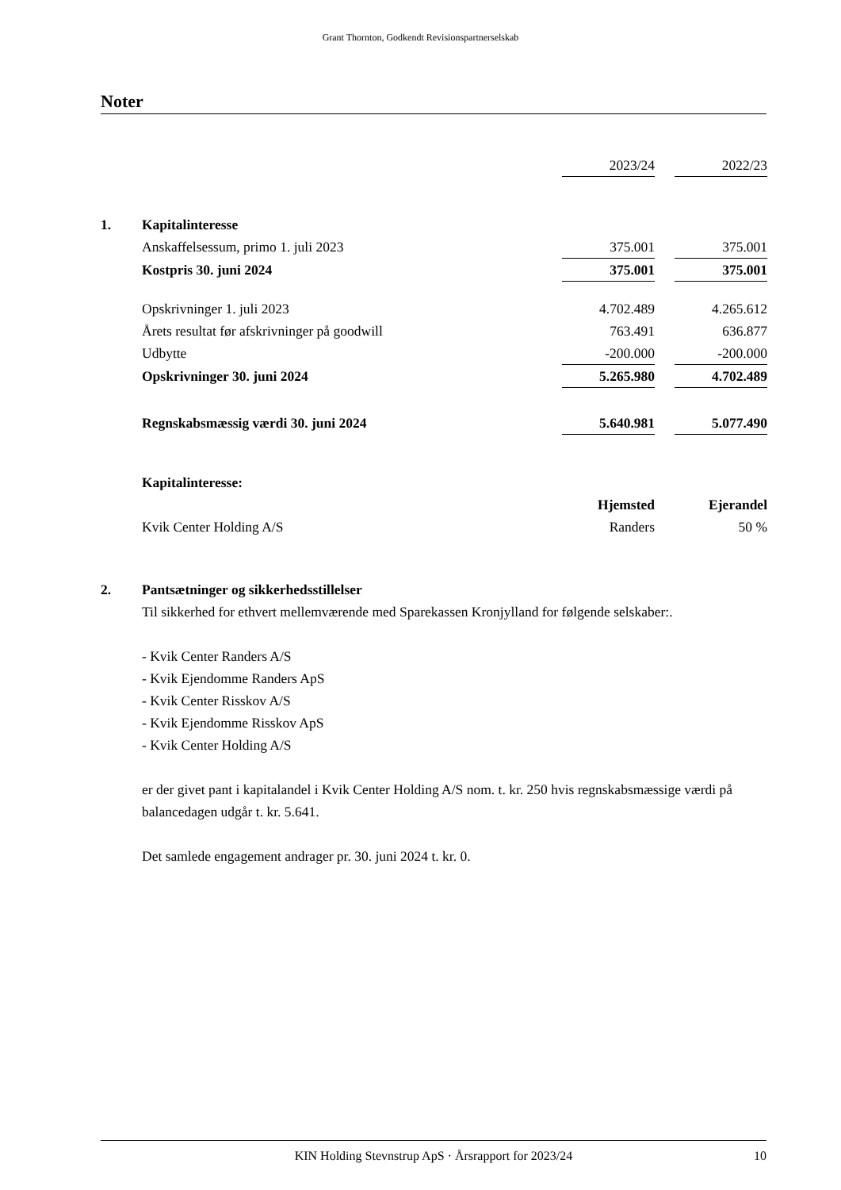Grant Thornton, Godkendt Revisionspartnerselskab
Noter
| | | 2023/24 | | 2022/23 |
| 1. | Kapitalinteresse | | | |
| | Anskaffelsessum, primo 1. juli 2023 | 375.001 | | 375.001 |
| | Kostpris 30. juni 2024 | 375.001 | | 375.001 |
| | Opskrivninger 1. juli 2023 | 4.702.489 | | 4.265.612 |
| | Årets resultat før afskrivninger på goodwill | 763.491 | | 636.877 |
| | Udbytte | -200.000 | | -200.000 |
| | Opskrivninger 30. juni 2024 | 5.265.980 | | 4.702.489 |
| | Regnskabsmæssig værdi 30. juni 2024 | 5.640.981 | | 5.077.490 |
| | Kapitalinteresse: | | | |
| | | Hjemsted | | Ejerandel |
| | Kvik Center Holding A/S | Randers | | 50 % |
| 2. | Pantsætninger og sikkerhedsstillelser | | | |
Til sikkerhed for ethvert mellemværende med Sparekassen Kronjylland for følgende selskaber:.
- Kvik Center Randers A/S
- Kvik Ejendomme Randers ApS
- Kvik Center Risskov A/S
- Kvik Ejendomme Risskov ApS
- Kvik Center Holding A/S
er der givet pant i kapitalandel i Kvik Center Holding A/S nom. t. kr. 250 hvis regnskabsmæssige værdi på balancedagen udgår t. kr. 5.641.
Det samlede engagement andrager pr. 30. juni 2024 t. kr. 0.
KIN Holding Stevnstrup ApS · Årsrapport for 2023/24 10